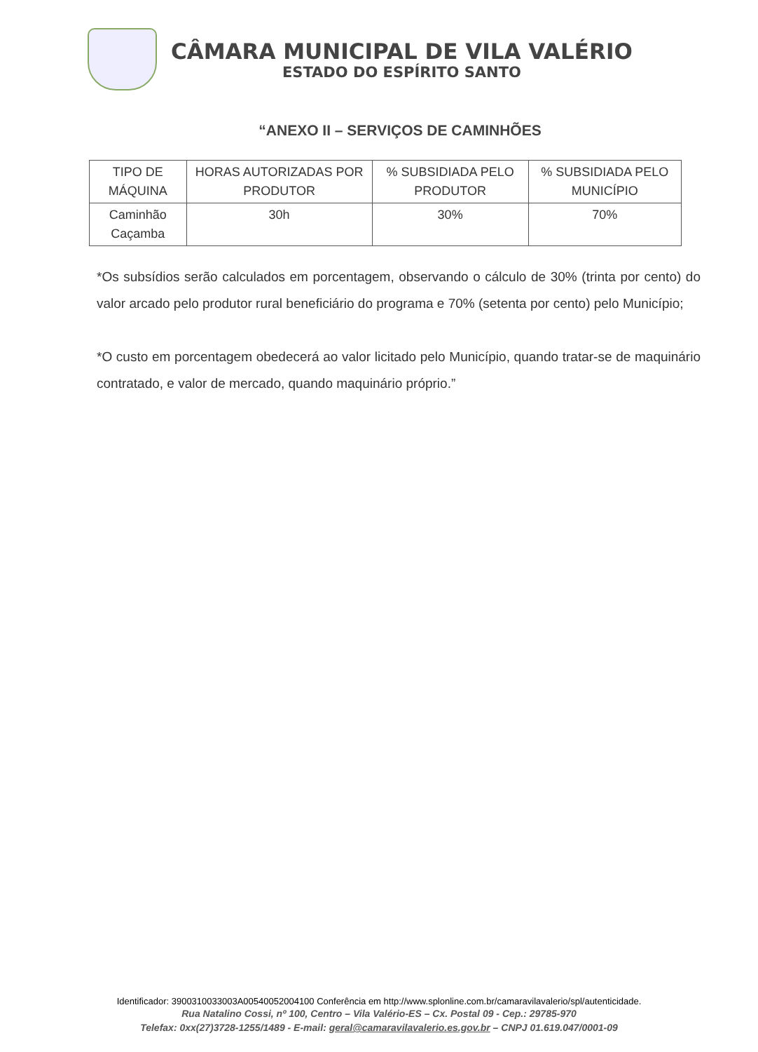CÂMARA MUNICIPAL DE VILA VALÉRIO
ESTADO DO ESPÍRITO SANTO
“ANEXO II – SERVIÇOS DE CAMINHÕES
| TIPO DE MÁQUINA | HORAS AUTORIZADAS POR PRODUTOR | % SUBSIDIADA PELO PRODUTOR | % SUBSIDIADA PELO MUNICÍPIO |
| --- | --- | --- | --- |
| Caminhão Caçamba | 30h | 30% | 70% |
*Os subsídios serão calculados em porcentagem, observando o cálculo de 30% (trinta por cento) do valor arcado pelo produtor rural beneficiário do programa e 70% (setenta por cento) pelo Município;
*O custo em porcentagem obedecerá ao valor licitado pelo Município, quando tratar-se de maquinário contratado, e valor de mercado, quando maquinário próprio.”
Identificador: 3900310033003A00540052004100 Conferência em http://www.splonline.com.br/camaravilavalerio/spl/autenticidade.
Rua Natalino Cossi, nº 100, Centro – Vila Valério-ES – Cx. Postal 09 - Cep.: 29785-970
Telefax: 0xx(27)3728-1255/1489 - E-mail: geral@camaravilavalerio.es.gov.br – CNPJ 01.619.047/0001-09